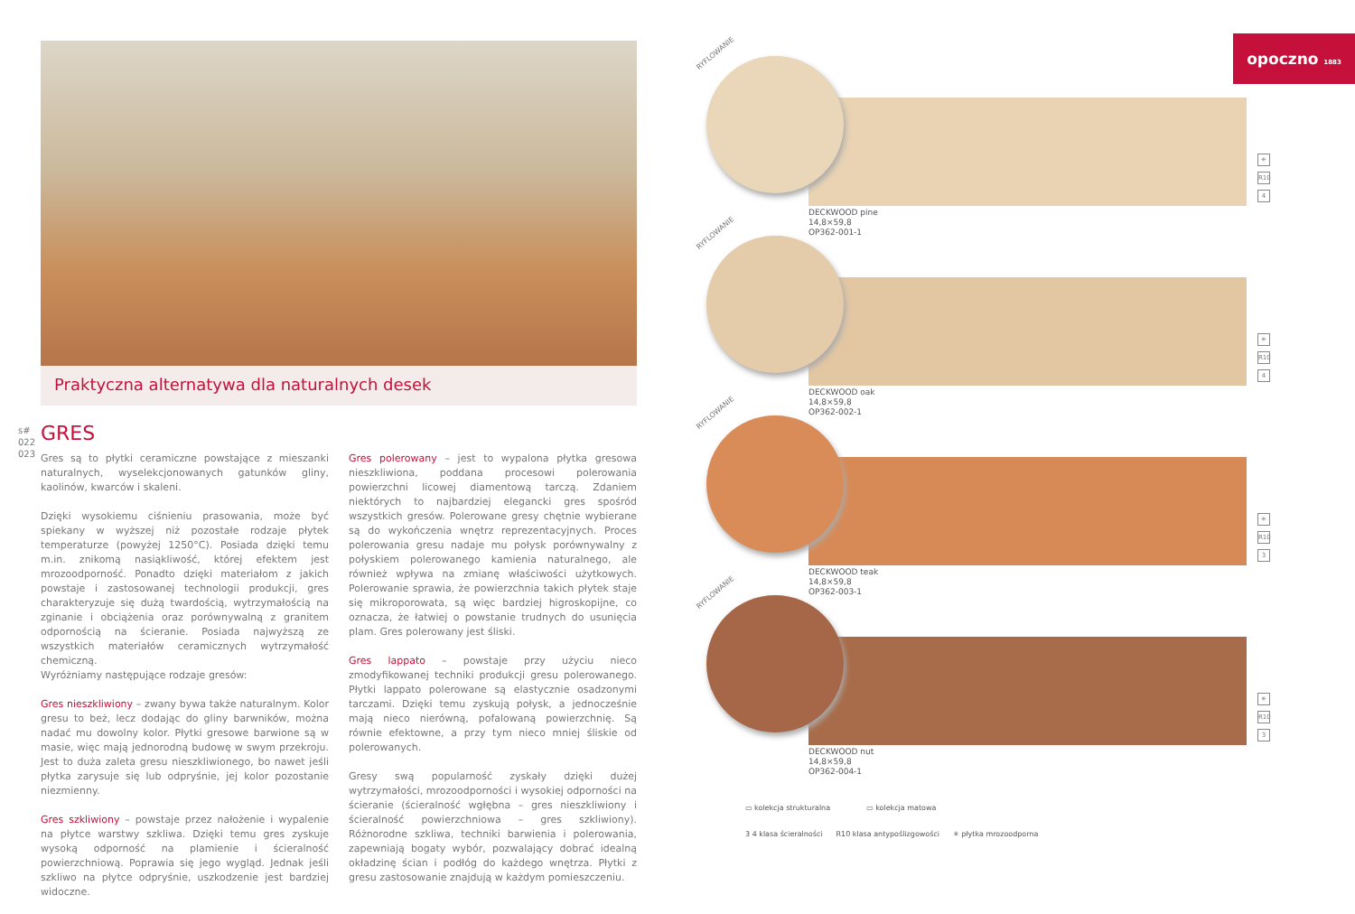Praktyczna alternatywa dla naturalnych desek
GRES
Gres są to płytki ceramiczne powstające z mieszanki naturalnych, wyselekcjonowanych gatunków gliny, kaolinów, kwarców i skaleni.
Dzięki wysokiemu ciśnieniu prasowania, może być spiekany w wyższej niż pozostałe rodzaje płytek temperaturze (powyżej 1250°C). Posiada dzięki temu m.in. znikomą nasiąkliwość, której efektem jest mrozoodporność. Ponadto dzięki materiałom z jakich powstaje i zastosowanej technologii produkcji, gres charakteryzuje się dużą twardością, wytrzymałością na zginanie i obciążenia oraz porównywalną z granitem odpornością na ścieranie. Posiada najwyższą ze wszystkich materiałów ceramicznych wytrzymałość chemiczną.
Wyróżniamy następujące rodzaje gresów:
Gres nieszkliwiony – zwany bywa także naturalnym. Kolor gresu to beż, lecz dodając do gliny barwników, można nadać mu dowolny kolor. Płytki gresowe barwione są w masie, więc mają jednorodną budowę w swym przekroju. Jest to duża zaleta gresu nieszkliwionego, bo nawet jeśli płytka zarysuje się lub odpryśnie, jej kolor pozostanie niezmienny.
Gres szkliwiony – powstaje przez nałożenie i wypalenie na płytce warstwy szkliwa. Dzięki temu gres zyskuje wysoką odporność na plamienie i ścieralność powierzchniową. Poprawia się jego wygląd. Jednak jeśli szkliwo na płytce odpryśnie, uszkodzenie jest bardziej widoczne.
Gres polerowany – jest to wypalona płytka gresowa nieszkliwiona, poddana procesowi polerowania powierzchni licowej diamentową tarczą. Zdaniem niektórych to najbardziej elegancki gres spośród wszystkich gresów. Polerowane gresy chętnie wybierane są do wykończenia wnętrz reprezentacyjnych. Proces polerowania gresu nadaje mu połysk porównywalny z połyskiem polerowanego kamienia naturalnego, ale również wpływa na zmianę właściwości użytkowych. Polerowanie sprawia, że powierzchnia takich płytek staje się mikroporowata, są więc bardziej higroskopijne, co oznacza, że łatwiej o powstanie trudnych do usunięcia plam. Gres polerowany jest śliski.
Gres lappato – powstaje przy użyciu nieco zmodyfikowanej techniki produkcji gresu polerowanego. Płytki lappato polerowane są elastycznie osadzonymi tarczami. Dzięki temu zyskują połysk, a jednocześnie mają nieco nierówną, pofalowaną powierzchnię. Są równie efektowne, a przy tym nieco mniej śliskie od polerowanych.
Gresy swą popularność zyskały dzięki dużej wytrzymałości, mrozoodporności i wysokiej odporności na ścieranie (ścieralność wgłębna – gres nieszkliwiony i ścieralność powierzchniowa – gres szkliwiony). Różnorodne szkliwa, techniki barwienia i polerowania, zapewniają bogaty wybór, pozwalający dobrać idealną okładzinę ścian i podłóg do każdego wnętrza. Płytki z gresu zastosowanie znajdują w każdym pomieszczeniu.
s#
022
023
opoczno 1883
RYFLOWANIE
DECKWOOD pine
14,8×59,8
OP362-001-1
✳
R10
4
RYFLOWANIE
DECKWOOD oak
14,8×59,8
OP362-002-1
✳
R10
4
RYFLOWANIE
DECKWOOD teak
14,8×59,8
OP362-003-1
✳
R10
3
RYFLOWANIE
DECKWOOD nut
14,8×59,8
OP362-004-1
✳
R10
3
▭ kolekcja strukturalna ▭ kolekcja matowa
3 4 klasa ścieralności R10 klasa antypoślizgowości ✳ płytka mrozoodporna